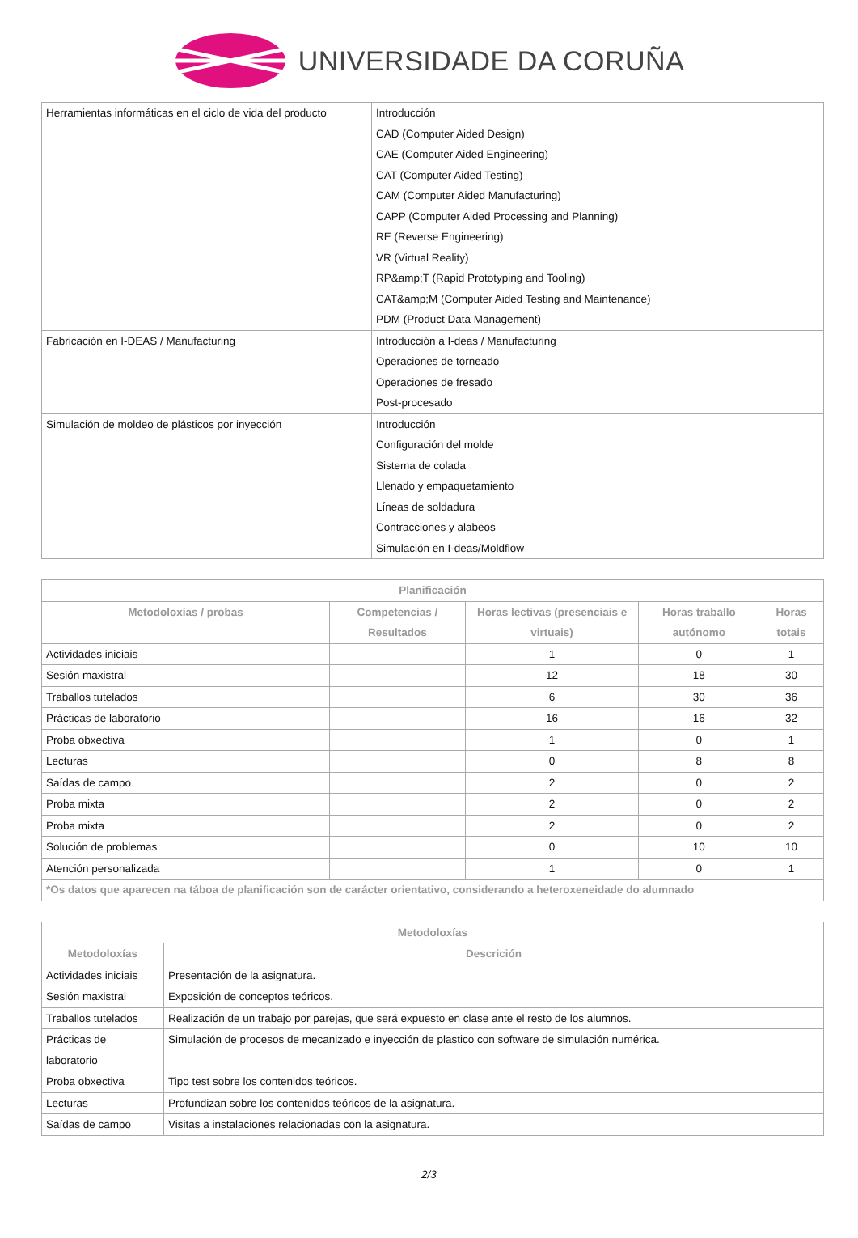UNIVERSIDADE DA CORUÑA
| Herramientas informáticas en el ciclo de vida del producto | Introducción CAD (Computer Aided Design) CAE (Computer Aided Engineering) CAT (Computer Aided Testing) CAM (Computer Aided Manufacturing) CAPP (Computer Aided Processing and Planning) RE (Reverse Engineering) VR (Virtual Reality) RP&amp;T (Rapid Prototyping and Tooling) CAT&amp;M (Computer Aided Testing and Maintenance) PDM (Product Data Management) |
| Fabricación en I-DEAS / Manufacturing | Introducción a I-deas / Manufacturing Operaciones de torneado Operaciones de fresado Post-procesado |
| Simulación de moldeo de plásticos por inyección | Introducción Configuración del molde Sistema de colada Llenado y empaquetamiento Líneas de soldadura Contracciones y alabeos Simulación en I-deas/Moldflow |
| Planificación | | | | |
| --- | --- | --- | --- | --- |
| Metodoloxías / probas | Competencias / Resultados | Horas lectivas (presenciais e virtuais) | Horas traballo autónomo | Horas totais |
| Actividades iniciais | | 1 | 0 | 1 |
| Sesión maxistral | | 12 | 18 | 30 |
| Traballos tutelados | | 6 | 30 | 36 |
| Prácticas de laboratorio | | 16 | 16 | 32 |
| Proba obxectiva | | 1 | 0 | 1 |
| Lecturas | | 0 | 8 | 8 |
| Saídas de campo | | 2 | 0 | 2 |
| Proba mixta | | 2 | 0 | 2 |
| Proba mixta | | 2 | 0 | 2 |
| Solución de problemas | | 0 | 10 | 10 |
| Atención personalizada | | 1 | 0 | 1 |
| *Os datos que aparecen na táboa de planificación son de carácter orientativo, considerando a heteroxeneidade do alumnado | | | | |
| Metodoloxías | |
| --- | --- |
| Metodoloxías | Descrición |
| Actividades iniciais | Presentación de la asignatura. |
| Sesión maxistral | Exposición de conceptos teóricos. |
| Traballos tutelados | Realización de un trabajo por parejas, que será expuesto en clase ante el resto de los alumnos. |
| Prácticas de laboratorio | Simulación de procesos de mecanizado e inyección de plastico con software de simulación numérica. |
| Proba obxectiva | Tipo test sobre los contenidos teóricos. |
| Lecturas | Profundizan sobre los contenidos teóricos de la asignatura. |
| Saídas de campo | Visitas a instalaciones relacionadas con la asignatura. |
2/3